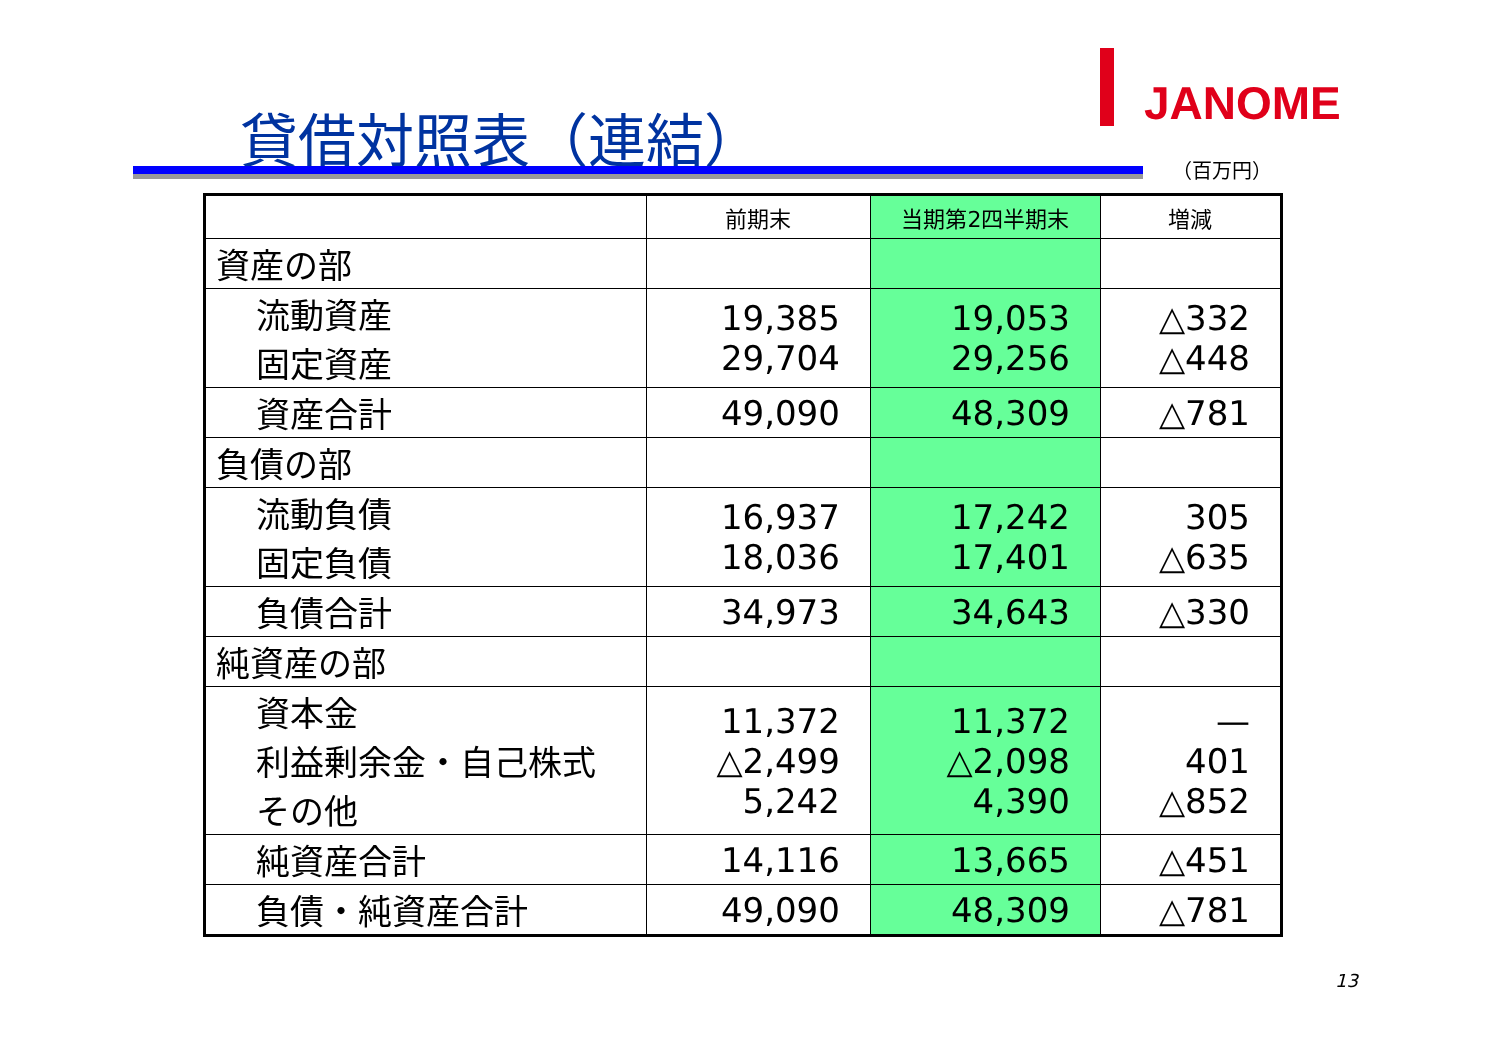JANOME
貸借対照表（連結）
（百万円）
| | 前期末 | 当期第2四半期末 | 増減 |
| --- | --- | --- | --- |
| 資産の部 | | | |
| 流動資産 固定資産 | 19,385 29,704 | 19,053 29,256 | △332 △448 |
| 資産合計 | 49,090 | 48,309 | △781 |
| 負債の部 | | | |
| 流動負債 固定負債 | 16,937 18,036 | 17,242 17,401 | 305 △635 |
| 負債合計 | 34,973 | 34,643 | △330 |
| 純資産の部 | | | |
| 資本金 利益剰余金・自己株式 その他 | 11,372 △2,499 5,242 | 11,372 △2,098 4,390 | — 401 △852 |
| 純資産合計 | 14,116 | 13,665 | △451 |
| 負債・純資産合計 | 49,090 | 48,309 | △781 |
13